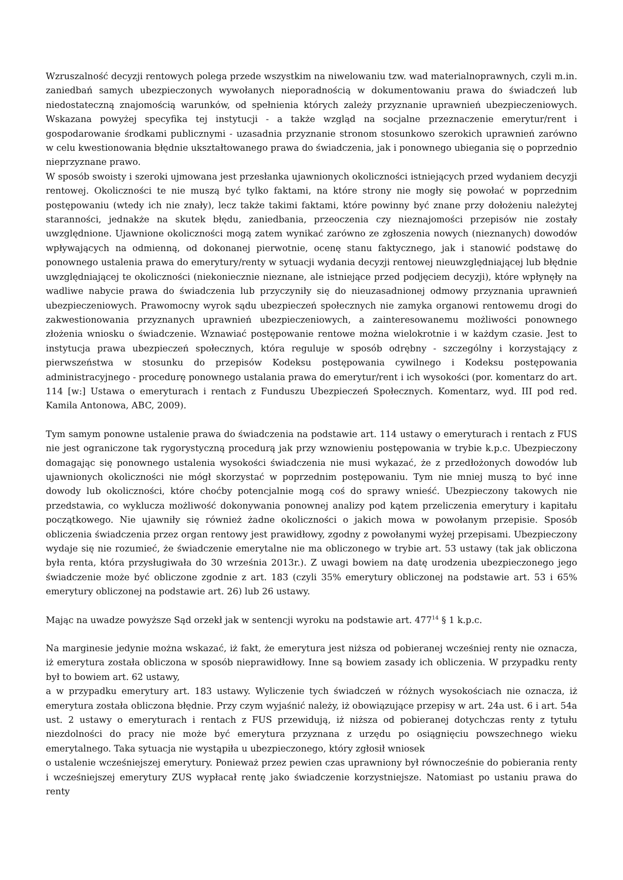Wzruszalność decyzji rentowych polega przede wszystkim na niwelowaniu tzw. wad materialnoprawnych, czyli m.in. zaniedbań samych ubezpieczonych wywołanych nieporadnością w dokumentowaniu prawa do świadczeń lub niedostateczną znajomością warunków, od spełnienia których zależy przyznanie uprawnień ubezpieczeniowych. Wskazana powyżej specyfika tej instytucji - a także wzgląd na socjalne przeznaczenie emerytur/rent i gospodarowanie środkami publicznymi - uzasadnia przyznanie stronom stosunkowo szerokich uprawnień zarówno w celu kwestionowania błędnie ukształtowanego prawa do świadczenia, jak i ponownego ubiegania się o poprzednio nieprzyznane prawo.
W sposób swoisty i szeroki ujmowana jest przesłanka ujawnionych okoliczności istniejących przed wydaniem decyzji rentowej. Okoliczności te nie muszą być tylko faktami, na które strony nie mogły się powołać w poprzednim postępowaniu (wtedy ich nie znały), lecz także takimi faktami, które powinny być znane przy dołożeniu należytej staranności, jednakże na skutek błędu, zaniedbania, przeoczenia czy nieznajomości przepisów nie zostały uwzględnione. Ujawnione okoliczności mogą zatem wynikać zarówno ze zgłoszenia nowych (nieznanych) dowodów wpływających na odmienną, od dokonanej pierwotnie, ocenę stanu faktycznego, jak i stanowić podstawę do ponownego ustalenia prawa do emerytury/renty w sytuacji wydania decyzji rentowej nieuwzględniającej lub błędnie uwzględniającej te okoliczności (niekoniecznie nieznane, ale istniejące przed podjęciem decyzji), które wpłynęły na wadliwe nabycie prawa do świadczenia lub przyczyniły się do nieuzasadnionej odmowy przyznania uprawnień ubezpieczeniowych. Prawomocny wyrok sądu ubezpieczeń społecznych nie zamyka organowi rentowemu drogi do zakwestionowania przyznanych uprawnień ubezpieczeniowych, a zainteresowanemu możliwości ponownego złożenia wniosku o świadczenie. Wznawiać postępowanie rentowe można wielokrotnie i w każdym czasie. Jest to instytucja prawa ubezpieczeń społecznych, która reguluje w sposób odrębny - szczególny i korzystający z pierwszeństwa w stosunku do przepisów Kodeksu postępowania cywilnego i Kodeksu postępowania administracyjnego - procedurę ponownego ustalania prawa do emerytur/rent i ich wysokości (por. komentarz do art. 114 [w:] Ustawa o emeryturach i rentach z Funduszu Ubezpieczeń Społecznych. Komentarz, wyd. III pod red. Kamila Antonowa, ABC, 2009).
Tym samym ponowne ustalenie prawa do świadczenia na podstawie art. 114 ustawy o emeryturach i rentach z FUS nie jest ograniczone tak rygorystyczną procedurą jak przy wznowieniu postępowania w trybie k.p.c. Ubezpieczony domagając się ponownego ustalenia wysokości świadczenia nie musi wykazać, że z przedłożonych dowodów lub ujawnionych okoliczności nie mógł skorzystać w poprzednim postępowaniu. Tym nie mniej muszą to być inne dowody lub okoliczności, które choćby potencjalnie mogą coś do sprawy wnieść. Ubezpieczony takowych nie przedstawia, co wyklucza możliwość dokonywania ponownej analizy pod kątem przeliczenia emerytury i kapitału początkowego. Nie ujawniły się również żadne okoliczności o jakich mowa w powołanym przepisie. Sposób obliczenia świadczenia przez organ rentowy jest prawidłowy, zgodny z powołanymi wyżej przepisami. Ubezpieczony wydaje się nie rozumieć, że świadczenie emerytalne nie ma obliczonego w trybie art. 53 ustawy (tak jak obliczona była renta, która przysługiwała do 30 września 2013r.). Z uwagi bowiem na datę urodzenia ubezpieczonego jego świadczenie może być obliczone zgodnie z art. 183 (czyli 35% emerytury obliczonej na podstawie art. 53 i 65% emerytury obliczonej na podstawie art. 26) lub 26 ustawy.
Mając na uwadze powyższe Sąd orzekł jak w sentencji wyroku na podstawie art. 477<sup>14</sup> § 1 k.p.c.
Na marginesie jedynie można wskazać, iż fakt, że emerytura jest niższa od pobieranej wcześniej renty nie oznacza, iż emerytura została obliczona w sposób nieprawidłowy. Inne są bowiem zasady ich obliczenia. W przypadku renty był to bowiem art. 62 ustawy,
a w przypadku emerytury art. 183 ustawy. Wyliczenie tych świadczeń w różnych wysokościach nie oznacza, iż emerytura została obliczona błędnie. Przy czym wyjaśnić należy, iż obowiązujące przepisy w art. 24a ust. 6 i art. 54a ust. 2 ustawy o emeryturach i rentach z FUS przewidują, iż niższa od pobieranej dotychczas renty z tytułu niezdolności do pracy nie może być emerytura przyznana z urzędu po osiągnięciu powszechnego wieku emerytalnego. Taka sytuacja nie wystąpiła u ubezpieczonego, który zgłosił wniosek
o ustalenie wcześniejszej emerytury. Ponieważ przez pewien czas uprawniony był równocześnie do pobierania renty i wcześniejszej emerytury ZUS wypłacał rentę jako świadczenie korzystniejsze. Natomiast po ustaniu prawa do renty